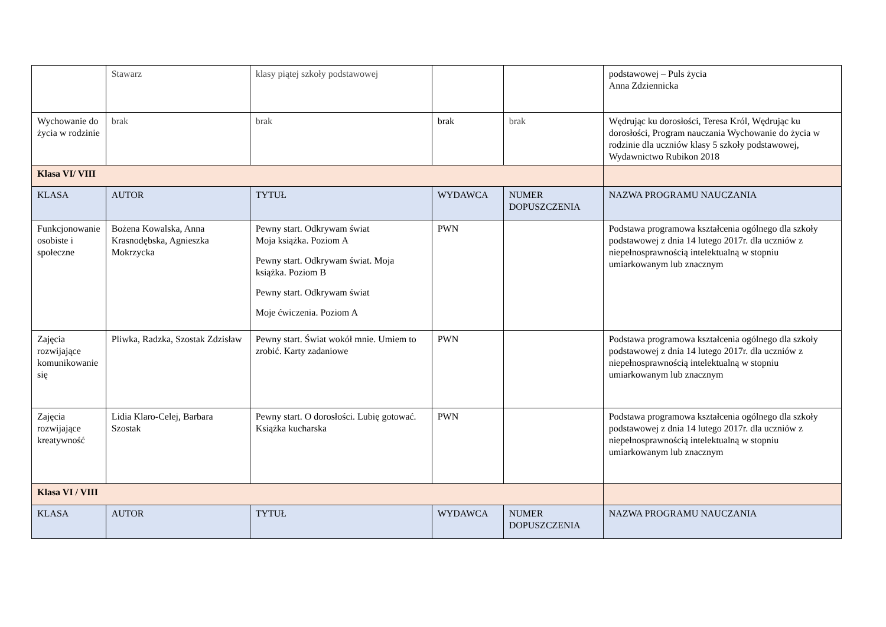| | Stawarz | klasy piątej szkoły podstawowej | | | podstawowej – Puls życia Anna Zdziennicka |
| Wychowanie do życia w rodzinie | brak | brak | brak | brak | Wędrując ku dorosłości, Teresa Król, Wędrując ku dorosłości, Program nauczania Wychowanie do życia w rodzinie dla uczniów klasy 5 szkoły podstawowej, Wydawnictwo Rubikon 2018 |
| Klasa VI/ VIII | | | | | |
| KLASA | AUTOR | TYTUŁ | WYDAWCA | NUMER DOPUSZCZENIA | NAZWA PROGRAMU NAUCZANIA |
| Funkcjonowanie osobiste i społeczne | Bożena Kowalska, Anna Krasnodębska, Agnieszka Mokrzycka | Pewny start. Odkrywam świat Moja książka. Poziom A Pewny start. Odkrywam świat. Moja książka. Poziom B Pewny start. Odkrywam świat Moje ćwiczenia. Poziom A | PWN | | Podstawa programowa kształcenia ogólnego dla szkoły podstawowej z dnia 14 lutego 2017r. dla uczniów z niepełnosprawnością intelektualną w stopniu umiarkowanym lub znacznym |
| Zajęcia rozwijające komunikowanie się | Pliwka, Radzka, Szostak Zdzisław | Pewny start. Świat wokół mnie. Umiem to zrobić. Karty zadaniowe | PWN | | Podstawa programowa kształcenia ogólnego dla szkoły podstawowej z dnia 14 lutego 2017r. dla uczniów z niepełnosprawnością intelektualną w stopniu umiarkowanym lub znacznym |
| Zajęcia rozwijające kreatywność | Lidia Klaro-Celej, Barbara Szostak | Pewny start. O dorosłości. Lubię gotować. Książka kucharska | PWN | | Podstawa programowa kształcenia ogólnego dla szkoły podstawowej z dnia 14 lutego 2017r. dla uczniów z niepełnosprawnością intelektualną w stopniu umiarkowanym lub znacznym |
| Klasa VI / VIII | | | | | |
| KLASA | AUTOR | TYTUŁ | WYDAWCA | NUMER DOPUSZCZENIA | NAZWA PROGRAMU NAUCZANIA |